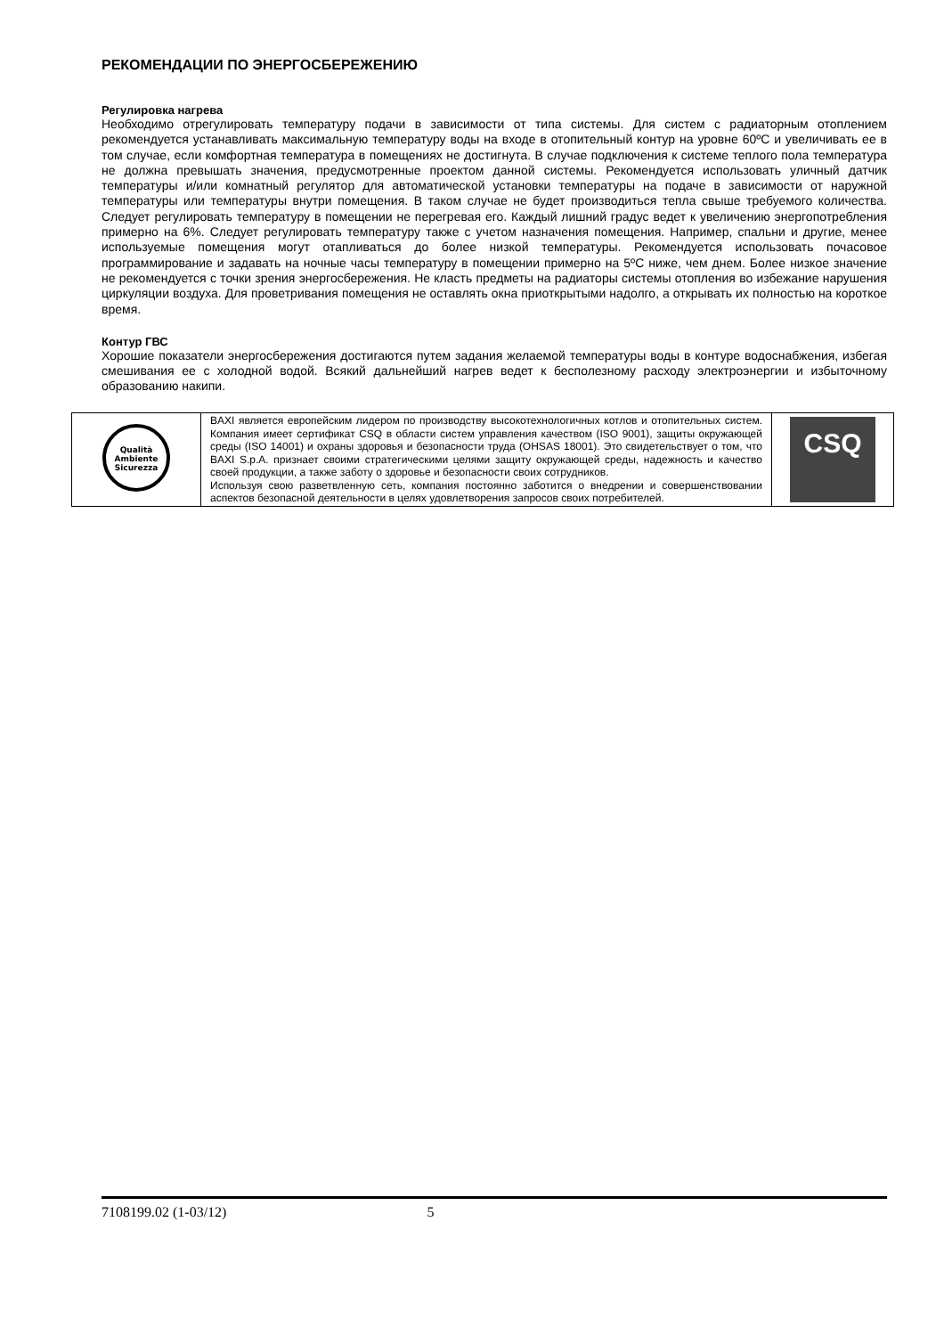РЕКОМЕНДАЦИИ ПО ЭНЕРГОСБЕРЕЖЕНИЮ
Регулировка нагрева
Необходимо отрегулировать температуру подачи в зависимости от типа системы. Для систем с радиаторным отоплением рекомендуется устанавливать максимальную температуру воды на входе в отопительный контур на уровне 60ºС и увеличивать ее в том случае, если комфортная температура в помещениях не достигнута. В случае подключения к системе теплого пола температура не должна превышать значения, предусмотренные проектом данной системы. Рекомендуется использовать уличный датчик температуры и/или комнатный регулятор для автоматической установки температуры на подаче в зависимости от наружной температуры или температуры внутри помещения. В таком случае не будет производиться тепла свыше требуемого количества. Следует регулировать температуру в помещении не перегревая его. Каждый лишний градус ведет к увеличению энергопотребления примерно на 6%. Следует регулировать температуру также с учетом назначения помещения. Например, спальни и другие, менее используемые помещения могут отапливаться до более низкой температуры. Рекомендуется использовать почасовое программирование и задавать на ночные часы температуру в помещении примерно на 5ºС ниже, чем днем. Более низкое значение не рекомендуется с точки зрения энергосбережения. Не класть предметы на радиаторы системы отопления во избежание нарушения циркуляции воздуха. Для проветривания помещения не оставлять окна приоткрытыми надолго, а открывать их полностью на короткое время.
Контур ГВС
Хорошие показатели энергосбережения достигаются путем задания желаемой температуры воды в контуре водоснабжения, избегая смешивания ее с холодной водой. Всякий дальнейший нагрев ведет к бесполезному расходу электроэнергии и избыточному образованию накипи.
| Qualità Ambiente Sicurezza | BAXI является европейским лидером по производству высокотехнологичных котлов и отопительных систем. Компания имеет сертификат CSQ в области систем управления качеством (ISO 9001), защиты окружающей среды (ISO 14001) и охраны здоровья и безопасности труда (OHSAS 18001). Это свидетельствует о том, что BAXI S.p.A. признает своими стратегическими целями защиту окружающей среды, надежность и качество своей продукции, а также заботу о здоровье и безопасности своих сотрудников. Используя свою разветвленную сеть, компания постоянно заботится о внедрении и совершенствовании аспектов безопасной деятельности в целях удовлетворения запросов своих потребителей. | CSQ |
7108199.02 (1-03/12) 5